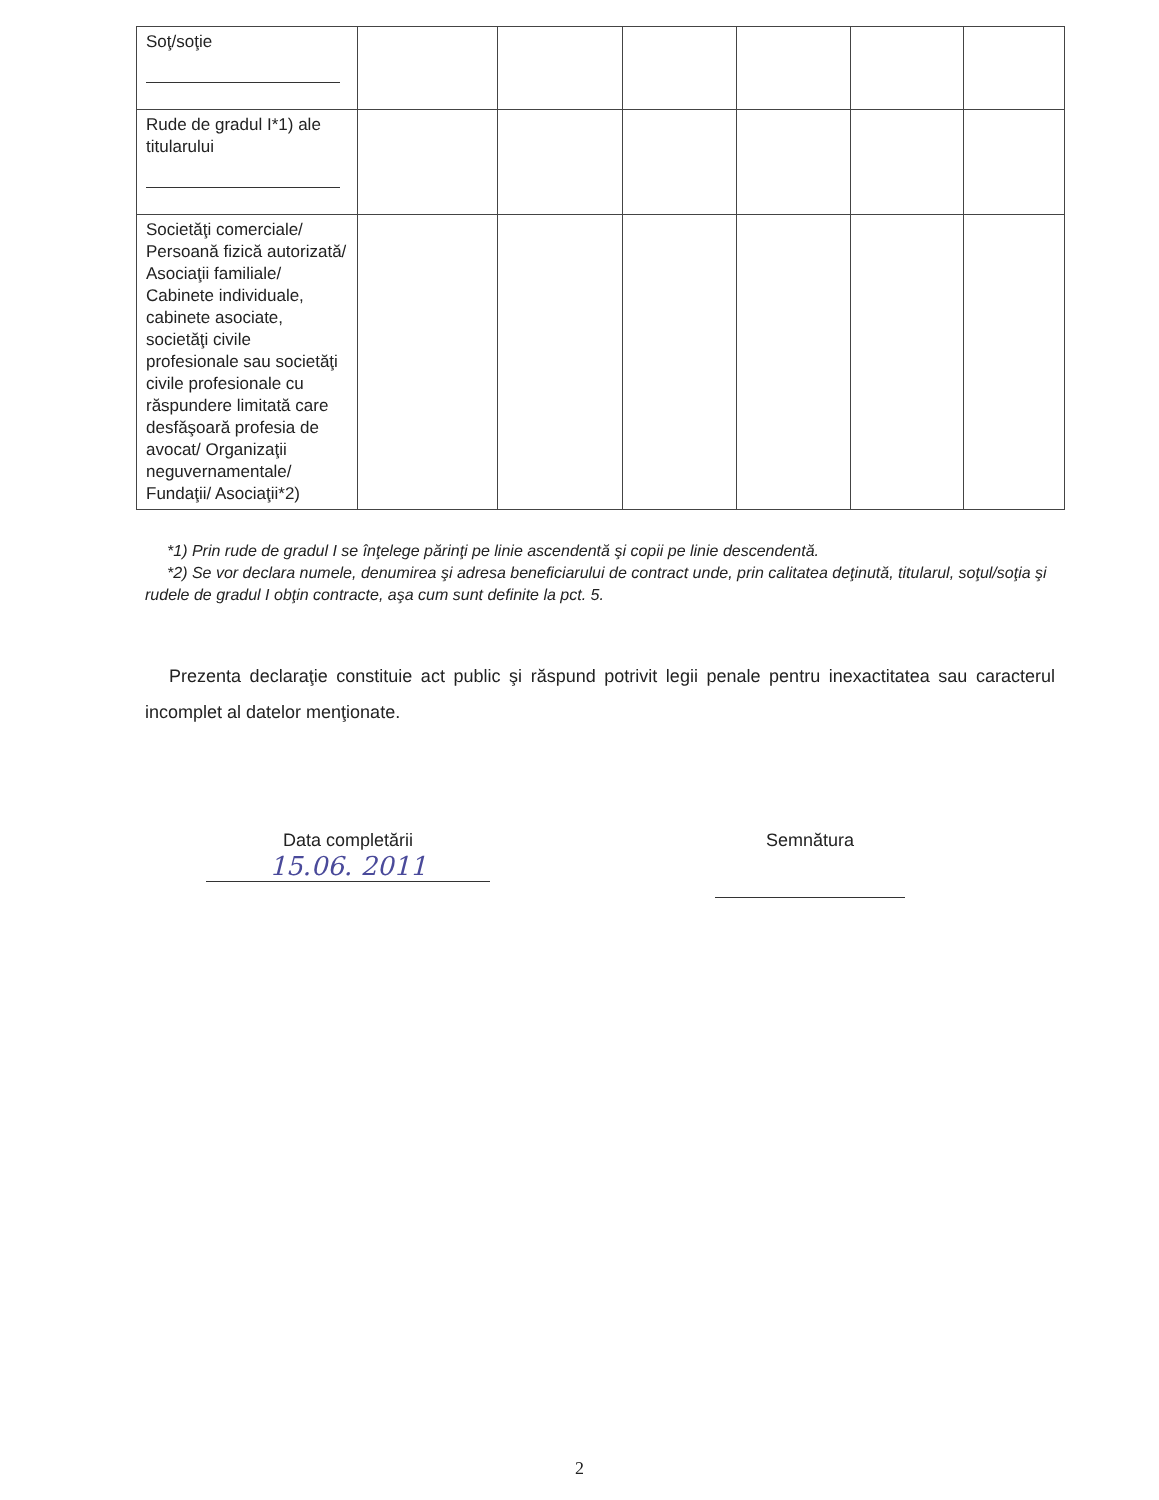| Soţ/soţie | | | | | | |
| Rude de gradul I*1) ale titularului | | | | | | |
| Societăţi comerciale/ Persoană fizică autorizată/ Asociaţii familiale/ Cabinete individuale, cabinete asociate, societăţi civile profesionale sau societăţi civile profesionale cu răspundere limitată care desfăşoară profesia de avocat/ Organizaţii neguvernamentale/ Fundaţii/ Asociaţii*2) | | | | | | |
*1) Prin rude de gradul I se înţelege părinţi pe linie ascendentă şi copii pe linie descendentă.
*2) Se vor declara numele, denumirea şi adresa beneficiarului de contract unde, prin calitatea deţinută, titularul, soţul/soţia şi rudele de gradul I obţin contracte, aşa cum sunt definite la pct. 5.
Prezenta declaraţie constituie act public şi răspund potrivit legii penale pentru inexactitatea sau caracterul incomplet al datelor menţionate.
Data completării
15.06. 2011
Semnătura
2